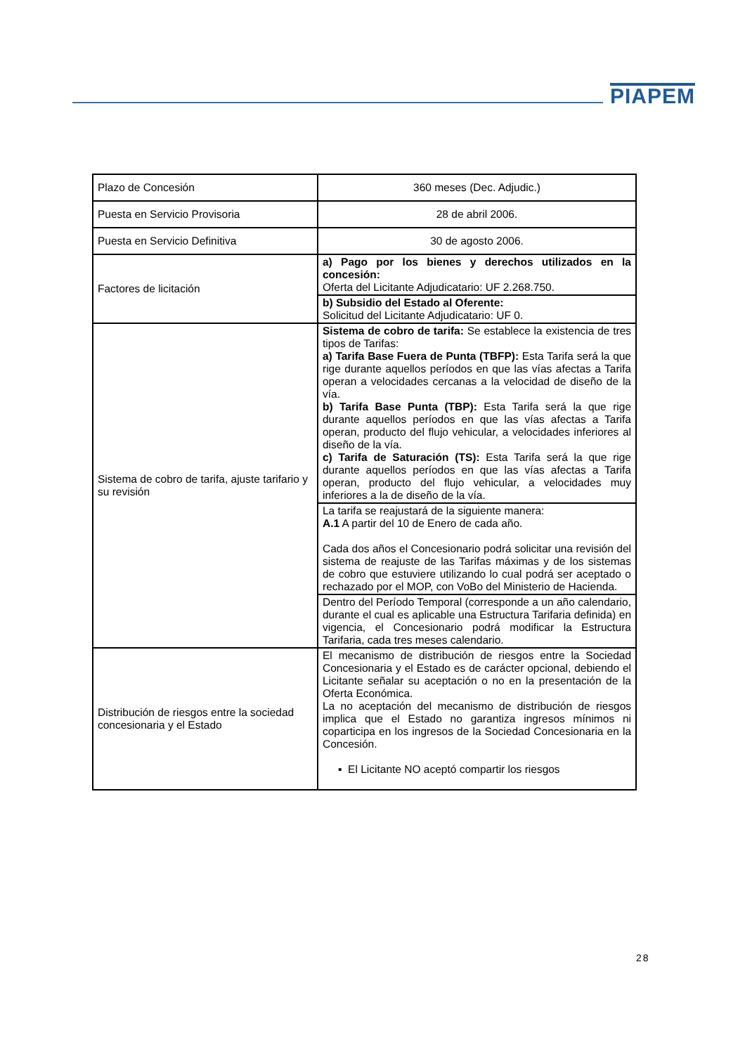PIAPEM
| Plazo de Concesión | 360 meses (Dec. Adjudic.) |
| Puesta en Servicio Provisoria | 28 de abril 2006. |
| Puesta en Servicio Definitiva | 30 de agosto 2006. |
| Factores de licitación | a) Pago por los bienes y derechos utilizados en la concesión: Oferta del Licitante Adjudicatario: UF 2.268.750. |
| | b) Subsidio del Estado al Oferente: Solicitud del Licitante Adjudicatario: UF 0. |
| Sistema de cobro de tarifa, ajuste tarifario y su revisión | Sistema de cobro de tarifa: Se establece la existencia de tres tipos de Tarifas: a) Tarifa Base Fuera de Punta (TBFP): Esta Tarifa será la que rige durante aquellos períodos en que las vías afectas a Tarifa operan a velocidades cercanas a la velocidad de diseño de la vía. b) Tarifa Base Punta (TBP): Esta Tarifa será la que rige durante aquellos períodos en que las vías afectas a Tarifa operan, producto del flujo vehicular, a velocidades inferiores al diseño de la vía. c) Tarifa de Saturación (TS): Esta Tarifa será la que rige durante aquellos períodos en que las vías afectas a Tarifa operan, producto del flujo vehicular, a velocidades muy inferiores a la de diseño de la vía. |
| | La tarifa se reajustará de la siguiente manera: A.1 A partir del 10 de Enero de cada año. Cada dos años el Concesionario podrá solicitar una revisión del sistema de reajuste de las Tarifas máximas y de los sistemas de cobro que estuviere utilizando lo cual podrá ser aceptado o rechazado por el MOP, con VoBo del Ministerio de Hacienda. |
| | Dentro del Período Temporal (corresponde a un año calendario, durante el cual es aplicable una Estructura Tarifaria definida) en vigencia, el Concesionario podrá modificar la Estructura Tarifaria, cada tres meses calendario. |
| Distribución de riesgos entre la sociedad concesionaria y el Estado | El mecanismo de distribución de riesgos entre la Sociedad Concesionaria y el Estado es de carácter opcional, debiendo el Licitante señalar su aceptación o no en la presentación de la Oferta Económica. La no aceptación del mecanismo de distribución de riesgos implica que el Estado no garantiza ingresos mínimos ni coparticipa en los ingresos de la Sociedad Concesionaria en la Concesión. ▪ El Licitante NO aceptó compartir los riesgos |
28